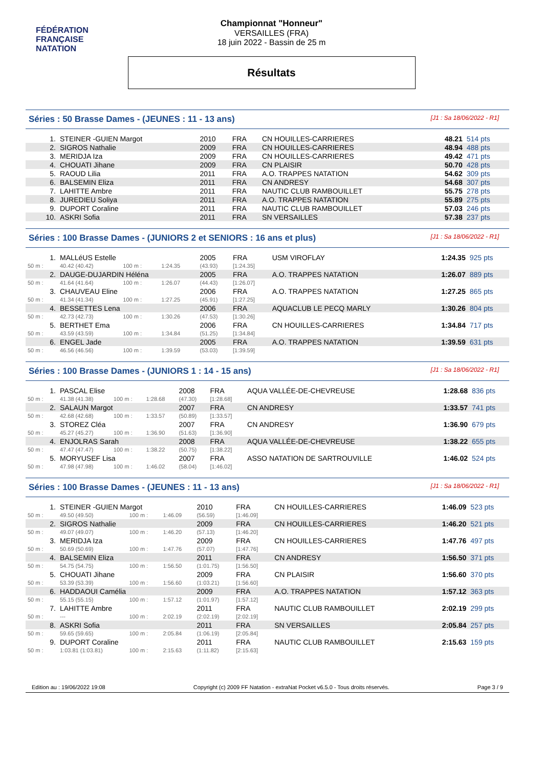FÉDÉRATION FRANÇAISE
NATATION
Championnat "Honneur"
VERSAILLES (FRA)
18 juin 2022 - Bassin de 25 m
Résultats
Séries : 50 Brasse Dames - (JEUNES : 11 - 13 ans) [J1 : Sa 18/06/2022 - R1]
| 1. | STEINER -GUIEN Margot | 2010 | FRA | CN HOUILLES-CARRIERES | 48.21 | 514 pts |
| 2. | SIGROS Nathalie | 2009 | FRA | CN HOUILLES-CARRIERES | 48.94 | 488 pts |
| 3. | MERIDJA Iza | 2009 | FRA | CN HOUILLES-CARRIERES | 49.42 | 471 pts |
| 4. | CHOUATI Jihane | 2009 | FRA | CN PLAISIR | 50.70 | 428 pts |
| 5. | RAOUD Lilia | 2011 | FRA | A.O. TRAPPES NATATION | 54.62 | 309 pts |
| 6. | BALSEMIN Eliza | 2011 | FRA | CN ANDRESY | 54.68 | 307 pts |
| 7. | LAHITTE Ambre | 2011 | FRA | NAUTIC CLUB RAMBOUILLET | 55.75 | 278 pts |
| 8. | JUREDIEU Soliya | 2011 | FRA | A.O. TRAPPES NATATION | 55.89 | 275 pts |
| 9. | DUPORT Coraline | 2011 | FRA | NAUTIC CLUB RAMBOUILLET | 57.03 | 246 pts |
| 10. | ASKRI Sofia | 2011 | FRA | SN VERSAILLES | 57.38 | 237 pts |
Séries : 100 Brasse Dames - (JUNIORS 2 et SENIORS : 16 ans et plus) [J1 : Sa 18/06/2022 - R1]
| 1. | MALLéUS Estelle | | | 2005 | FRA | USM VIROFLAY | 1:24.35 | 925 pts |
| 50 m : | 40.42 (40.42) | 100 m : | 1:24.35 | (43.93) | [1:24.35] | | | |
| 2. | DAUGE-DUJARDIN Héléna | | | 2005 | FRA | A.O. TRAPPES NATATION | 1:26.07 | 889 pts |
| 50 m : | 41.64 (41.64) | 100 m : | 1:26.07 | (44.43) | [1:26.07] | | | |
| 3. | CHAUVEAU Eline | | | 2006 | FRA | A.O. TRAPPES NATATION | 1:27.25 | 865 pts |
| 50 m : | 41.34 (41.34) | 100 m : | 1:27.25 | (45.91) | [1:27.25] | | | |
| 4. | BESSETTES Lena | | | 2006 | FRA | AQUACLUB LE PECQ MARLY | 1:30.26 | 804 pts |
| 50 m : | 42.73 (42.73) | 100 m : | 1:30.26 | (47.53) | [1:30.26] | | | |
| 5. | BERTHET Ema | | | 2006 | FRA | CN HOUILLES-CARRIERES | 1:34.84 | 717 pts |
| 50 m : | 43.59 (43.59) | 100 m : | 1:34.84 | (51.25) | [1:34.84] | | | |
| 6. | ENGEL Jade | | | 2005 | FRA | A.O. TRAPPES NATATION | 1:39.59 | 631 pts |
| 50 m : | 46.56 (46.56) | 100 m : | 1:39.59 | (53.03) | [1:39.59] | | | |
Séries : 100 Brasse Dames - (JUNIORS 1 : 14 - 15 ans) [J1 : Sa 18/06/2022 - R1]
| 1. | PASCAL Elise | | | 2008 | FRA | AQUA VALLÉE-DE-CHEVREUSE | 1:28.68 | 836 pts |
| 50 m : | 41.38 (41.38) | 100 m : | 1:28.68 | (47.30) | [1:28.68] | | | |
| 2. | SALAUN Margot | | | 2007 | FRA | CN ANDRESY | 1:33.57 | 741 pts |
| 50 m : | 42.68 (42.68) | 100 m : | 1:33.57 | (50.89) | [1:33.57] | | | |
| 3. | STOREZ Cléa | | | 2007 | FRA | CN ANDRESY | 1:36.90 | 679 pts |
| 50 m : | 45.27 (45.27) | 100 m : | 1:36.90 | (51.63) | [1:36.90] | | | |
| 4. | ENJOLRAS Sarah | | | 2008 | FRA | AQUA VALLÉE-DE-CHEVREUSE | 1:38.22 | 655 pts |
| 50 m : | 47.47 (47.47) | 100 m : | 1:38.22 | (50.75) | [1:38.22] | | | |
| 5. | MORYUSEF Lisa | | | 2007 | FRA | ASSO NATATION DE SARTROUVILLE | 1:46.02 | 524 pts |
| 50 m : | 47.98 (47.98) | 100 m : | 1:46.02 | (58.04) | [1:46.02] | | | |
Séries : 100 Brasse Dames - (JEUNES : 11 - 13 ans) [J1 : Sa 18/06/2022 - R1]
| 1. | STEINER -GUIEN Margot | | | 2010 | FRA | CN HOUILLES-CARRIERES | 1:46.09 | 523 pts |
| 50 m : | 49.50 (49.50) | 100 m : | 1:46.09 | (56.59) | [1:46.09] | | | |
| 2. | SIGROS Nathalie | | | 2009 | FRA | CN HOUILLES-CARRIERES | 1:46.20 | 521 pts |
| 50 m : | 49.07 (49.07) | 100 m : | 1:46.20 | (57.13) | [1:46.20] | | | |
| 3. | MERIDJA Iza | | | 2009 | FRA | CN HOUILLES-CARRIERES | 1:47.76 | 497 pts |
| 50 m : | 50.69 (50.69) | 100 m : | 1:47.76 | (57.07) | [1:47.76] | | | |
| 4. | BALSEMIN Eliza | | | 2011 | FRA | CN ANDRESY | 1:56.50 | 371 pts |
| 50 m : | 54.75 (54.75) | 100 m : | 1:56.50 | (1:01.75) | [1:56.50] | | | |
| 5. | CHOUATI Jihane | | | 2009 | FRA | CN PLAISIR | 1:56.60 | 370 pts |
| 50 m : | 53.39 (53.39) | 100 m : | 1:56.60 | (1:03.21) | [1:56.60] | | | |
| 6. | HADDAOUI Camélia | | | 2009 | FRA | A.O. TRAPPES NATATION | 1:57.12 | 363 pts |
| 50 m : | 55.15 (55.15) | 100 m : | 1:57.12 | (1:01.97) | [1:57.12] | | | |
| 7. | LAHITTE Ambre | | | 2011 | FRA | NAUTIC CLUB RAMBOUILLET | 2:02.19 | 299 pts |
| 50 m : | --- | 100 m : | 2:02.19 | (2:02.19) | [2:02.19] | | | |
| 8. | ASKRI Sofia | | | 2011 | FRA | SN VERSAILLES | 2:05.84 | 257 pts |
| 50 m : | 59.65 (59.65) | 100 m : | 2:05.84 | (1:06.19) | [2:05.84] | | | |
| 9. | DUPORT Coraline | | | 2011 | FRA | NAUTIC CLUB RAMBOUILLET | 2:15.63 | 159 pts |
| 50 m : | 1:03.81 (1:03.81) | 100 m : | 2:15.63 | (1:11.82) | [2:15.63] | | | |
Edition au : 19/06/2022 19:08 Copyright (c) 2009 FF Natation - extraNat Pocket v6.5.0 - Tous droits réservés. Page 3 / 9